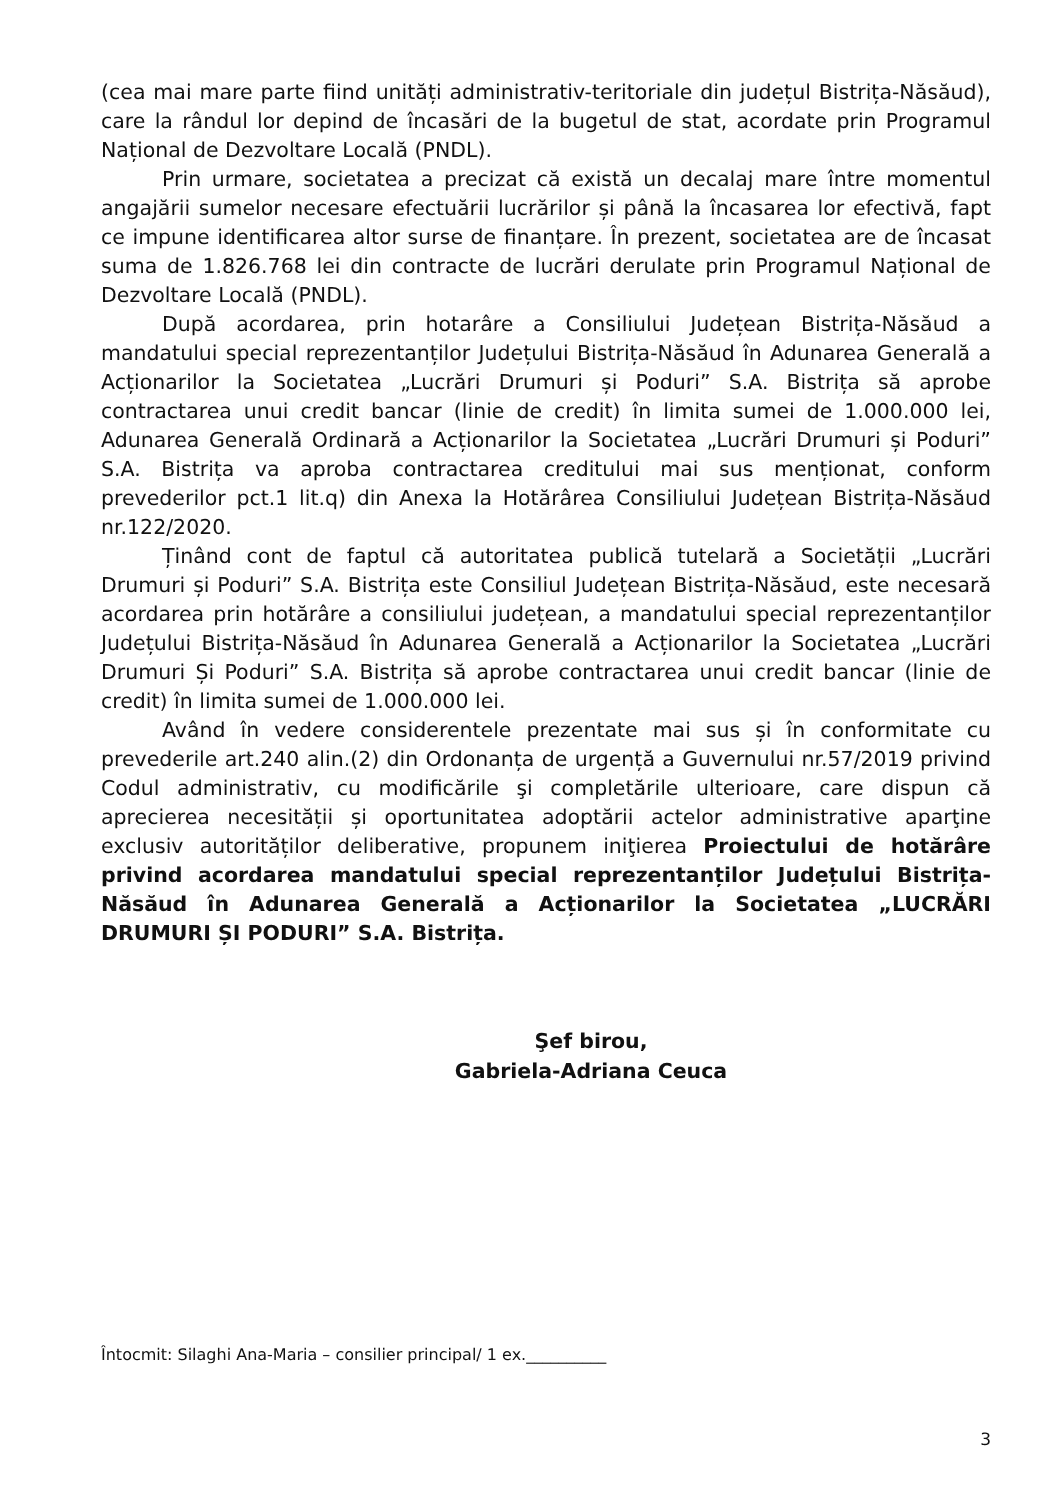(cea mai mare parte fiind unități administrativ-teritoriale din județul Bistrița-Năsăud), care la rândul lor depind de încasări de la bugetul de stat, acordate prin Programul Național de Dezvoltare Locală (PNDL).
Prin urmare, societatea a precizat că există un decalaj mare între momentul angajării sumelor necesare efectuării lucrărilor și până la încasarea lor efectivă, fapt ce impune identificarea altor surse de finanțare. În prezent, societatea are de încasat suma de 1.826.768 lei din contracte de lucrări derulate prin Programul Național de Dezvoltare Locală (PNDL).
După acordarea, prin hotarâre a Consiliului Județean Bistrița-Năsăud a mandatului special reprezentanților Județului Bistrița-Năsăud în Adunarea Generală a Acționarilor la Societatea „Lucrări Drumuri și Poduri” S.A. Bistrița să aprobe contractarea unui credit bancar (linie de credit) în limita sumei de 1.000.000 lei, Adunarea Generală Ordinară a Acționarilor la Societatea „Lucrări Drumuri și Poduri” S.A. Bistrița va aproba contractarea creditului mai sus menționat, conform prevederilor pct.1 lit.q) din Anexa la Hotărârea Consiliului Județean Bistrița-Năsăud nr.122/2020.
Ținând cont de faptul că autoritatea publică tutelară a Societății „Lucrări Drumuri și Poduri” S.A. Bistrița este Consiliul Județean Bistrița-Năsăud, este necesară acordarea prin hotărâre a consiliului județean, a mandatului special reprezentanților Județului Bistrița-Năsăud în Adunarea Generală a Acționarilor la Societatea „Lucrări Drumuri Și Poduri” S.A. Bistrița să aprobe contractarea unui credit bancar (linie de credit) în limita sumei de 1.000.000 lei.
Având în vedere considerentele prezentate mai sus și în conformitate cu prevederile art.240 alin.(2) din Ordonanța de urgență a Guvernului nr.57/2019 privind Codul administrativ, cu modificările şi completările ulterioare, care dispun că aprecierea necesității și oportunitatea adoptării actelor administrative aparţine exclusiv autorităților deliberative, propunem iniţierea Proiectului de hotărâre privind acordarea mandatului special reprezentanților Județului Bistrița-Năsăud în Adunarea Generală a Acționarilor la Societatea „LUCRĂRI DRUMURI ȘI PODURI” S.A. Bistrița.
Şef birou,
Gabriela-Adriana Ceuca
Întocmit: Silaghi Ana-Maria – consilier principal/ 1 ex.__________
3